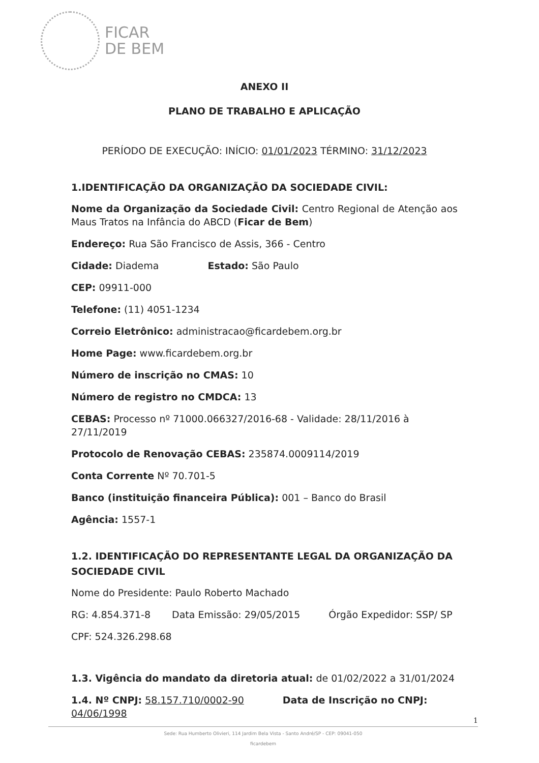FICAR
DE BEM
ANEXO II
PLANO DE TRABALHO E APLICAÇÃO
PERÍODO DE EXECUÇÃO: INÍCIO: 01/01/2023 TÉRMINO: 31/12/2023
1.IDENTIFICAÇÃO DA ORGANIZAÇÃO DA SOCIEDADE CIVIL:
Nome da Organização da Sociedade Civil: Centro Regional de Atenção aos Maus Tratos na Infância do ABCD (Ficar de Bem)
Endereço: Rua São Francisco de Assis, 366 - Centro
Cidade: Diadema Estado: São Paulo
CEP: 09911-000
Telefone: (11) 4051-1234
Correio Eletrônico: administracao@ficardebem.org.br
Home Page: www.ficardebem.org.br
Número de inscrição no CMAS: 10
Número de registro no CMDCA: 13
CEBAS: Processo nº 71000.066327/2016-68 - Validade: 28/11/2016 à 27/11/2019
Protocolo de Renovação CEBAS: 235874.0009114/2019
Conta Corrente Nº 70.701-5
Banco (instituição financeira Pública): 001 – Banco do Brasil
Agência: 1557-1
1.2. IDENTIFICAÇÃO DO REPRESENTANTE LEGAL DA ORGANIZAÇÃO DA SOCIEDADE CIVIL
Nome do Presidente: Paulo Roberto Machado
RG: 4.854.371-8 Data Emissão: 29/05/2015 Órgão Expedidor: SSP/ SP
CPF: 524.326.298.68
1.3. Vigência do mandato da diretoria atual: de 01/02/2022 a 31/01/2024
1.4. Nº CNPJ: 58.157.710/0002-90 Data de Inscrição no CNPJ: 04/06/1998
1
Sede: Rua Humberto Olivieri, 114 Jardim Bela Vista - Santo André/SP - CEP: 09041-050
ficardebem